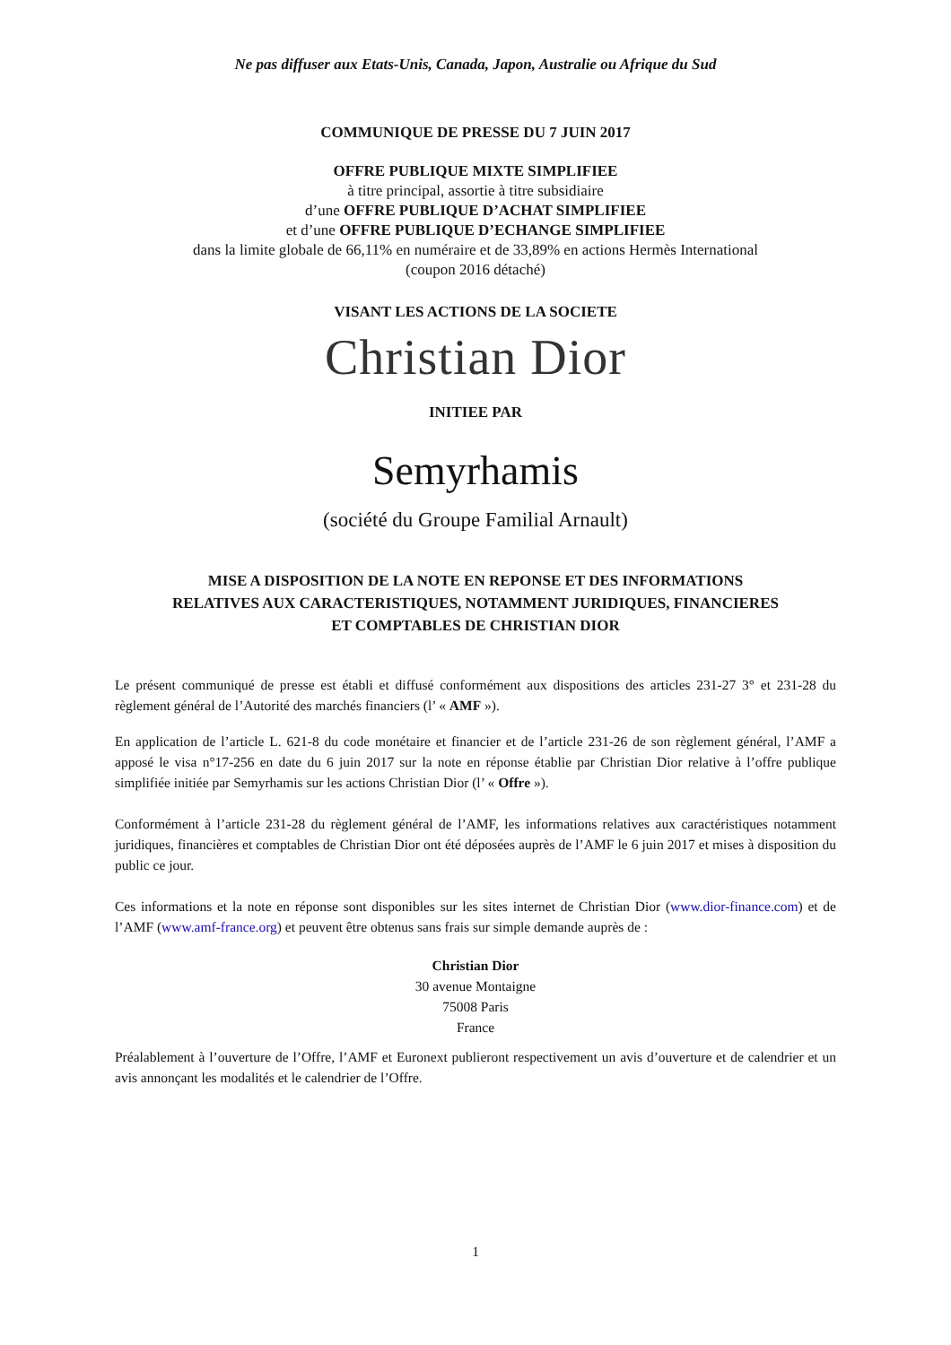Ne pas diffuser aux Etats-Unis, Canada, Japon, Australie ou Afrique du Sud
COMMUNIQUE DE PRESSE DU 7 JUIN 2017
OFFRE PUBLIQUE MIXTE SIMPLIFIEE
à titre principal, assortie à titre subsidiaire
d’une OFFRE PUBLIQUE D’ACHAT SIMPLIFIEE
et d’une OFFRE PUBLIQUE D’ECHANGE SIMPLIFIEE
dans la limite globale de 66,11% en numéraire et de 33,89% en actions Hermès International
(coupon 2016 détaché)
VISANT LES ACTIONS DE LA SOCIETE
Christian Dior
INITIEE PAR
Semyrhamis
(société du Groupe Familial Arnault)
MISE A DISPOSITION DE LA NOTE EN REPONSE ET DES INFORMATIONS
RELATIVES AUX CARACTERISTIQUES, NOTAMMENT JURIDIQUES, FINANCIERES
ET COMPTABLES DE CHRISTIAN DIOR
Le présent communiqué de presse est établi et diffusé conformément aux dispositions des articles 231-27 3° et 231-28 du règlement général de l’Autorité des marchés financiers (l’ « AMF »).
En application de l’article L. 621-8 du code monétaire et financier et de l’article 231-26 de son règlement général, l’AMF a apposé le visa n°17-256 en date du 6 juin 2017 sur la note en réponse établie par Christian Dior relative à l’offre publique simplifiée initiée par Semyrhamis sur les actions Christian Dior (l’ « Offre »).
Conformément à l’article 231-28 du règlement général de l’AMF, les informations relatives aux caractéristiques notamment juridiques, financières et comptables de Christian Dior ont été déposées auprès de l’AMF le 6 juin 2017 et mises à disposition du public ce jour.
Ces informations et la note en réponse sont disponibles sur les sites internet de Christian Dior (www.dior-finance.com) et de l’AMF (www.amf-france.org) et peuvent être obtenus sans frais sur simple demande auprès de :
Christian Dior
30 avenue Montaigne
75008 Paris
France
Préalablement à l’ouverture de l’Offre, l’AMF et Euronext publieront respectivement un avis d’ouverture et de calendrier et un avis annonçant les modalités et le calendrier de l’Offre.
1